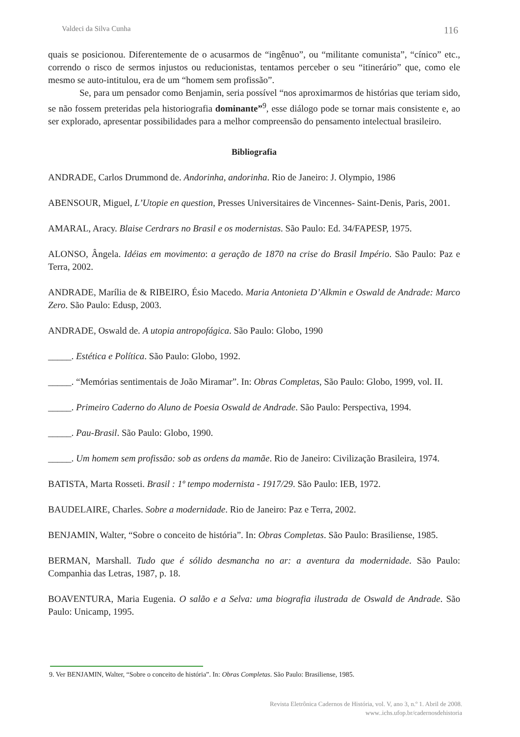Valdeci da Silva Cunha 116
quais se posicionou. Diferentemente de o acusarmos de “ingênuo”, ou “militante comunista”, “cínico” etc., correndo o risco de sermos injustos ou reducionistas, tentamos perceber o seu “itinerário” que, como ele mesmo se auto-intitulou, era de um “homem sem profissão”.
Se, para um pensador como Benjamin, seria possível “nos aproximarmos de histórias que teriam sido, se não fossem preteridas pela historiografia dominante”<sup>9</sup>, esse diálogo pode se tornar mais consistente e, ao ser explorado, apresentar possibilidades para a melhor compreensão do pensamento intelectual brasileiro.
Bibliografia
ANDRADE, Carlos Drummond de. Andorinha, andorinha. Rio de Janeiro: J. Olympio, 1986
ABENSOUR, Miguel, L’Utopie en question, Presses Universitaires de Vincennes- Saint-Denis, Paris, 2001.
AMARAL, Aracy. Blaise Cerdrars no Brasil e os modernistas. São Paulo: Ed. 34/FAPESP, 1975.
ALONSO, Ângela. Idéias em movimento: a geração de 1870 na crise do Brasil Império. São Paulo: Paz e Terra, 2002.
ANDRADE, Marília de & RIBEIRO, Ésio Macedo. Maria Antonieta D’Alkmin e Oswald de Andrade: Marco Zero. São Paulo: Edusp, 2003.
ANDRADE, Oswald de. A utopia antropofágica. São Paulo: Globo, 1990
_____. Estética e Política. São Paulo: Globo, 1992.
_____. “Memórias sentimentais de João Miramar”. In: Obras Completas, São Paulo: Globo, 1999, vol. II.
_____. Primeiro Caderno do Aluno de Poesia Oswald de Andrade. São Paulo: Perspectiva, 1994.
_____. Pau-Brasil. São Paulo: Globo, 1990.
_____. Um homem sem profissão: sob as ordens da mamãe. Rio de Janeiro: Civilização Brasileira, 1974.
BATISTA, Marta Rosseti. Brasil : 1º tempo modernista - 1917/29. São Paulo: IEB, 1972.
BAUDELAIRE, Charles. Sobre a modernidade. Rio de Janeiro: Paz e Terra, 2002.
BENJAMIN, Walter, “Sobre o conceito de história”. In: Obras Completas. São Paulo: Brasiliense, 1985.
BERMAN, Marshall. Tudo que é sólido desmancha no ar: a aventura da modernidade. São Paulo: Companhia das Letras, 1987, p. 18.
BOAVENTURA, Maria Eugenia. O salão e a Selva: uma biografia ilustrada de Oswald de Andrade. São Paulo: Unicamp, 1995.
9. Ver BENJAMIN, Walter, “Sobre o conceito de história”. In: Obras Completas. São Paulo: Brasiliense, 1985.
Revista Eletrônica Cadernos de História, vol. V, ano 3, n.º 1. Abril de 2008.
www..ichs.ufop.br/cadernosdehistoria